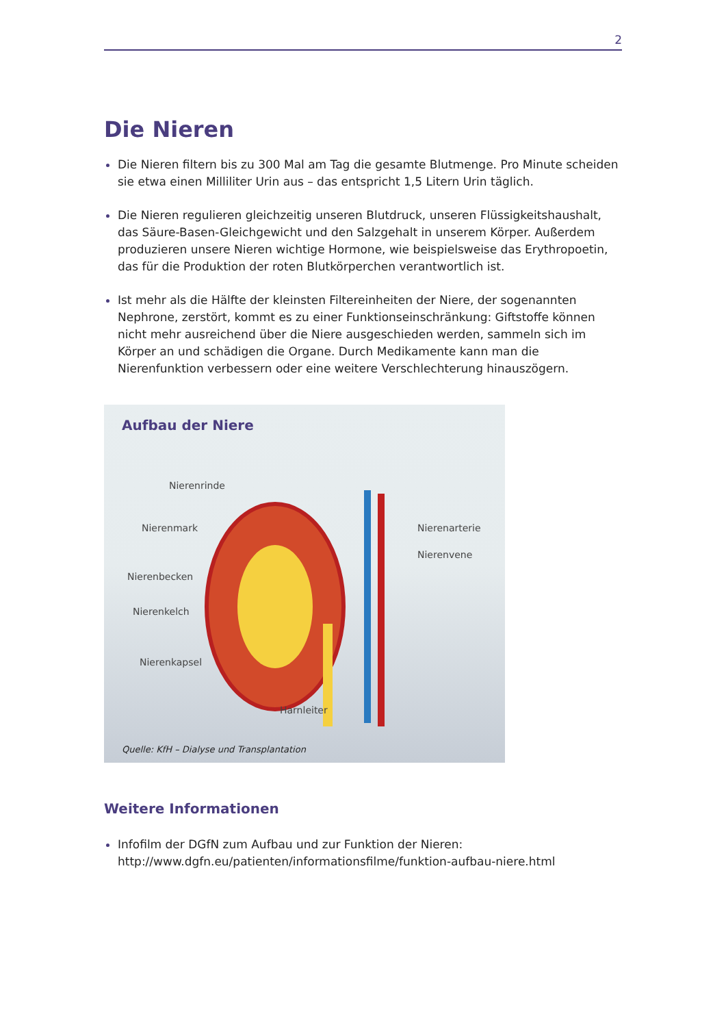2
Die Nieren
Die Nieren filtern bis zu 300 Mal am Tag die gesamte Blutmenge. Pro Minute scheiden sie etwa einen Milliliter Urin aus – das entspricht 1,5 Litern Urin täglich.
Die Nieren regulieren gleichzeitig unseren Blutdruck, unseren Flüssigkeitshaushalt, das Säure-Basen-Gleichgewicht und den Salzgehalt in unserem Körper. Außerdem produzieren unsere Nieren wichtige Hormone, wie beispielsweise das Erythropoetin, das für die Produktion der roten Blutkörperchen verantwortlich ist.
Ist mehr als die Hälfte der kleinsten Filtereinheiten der Niere, der sogenannten Nephrone, zerstört, kommt es zu einer Funktionseinschränkung: Giftstoffe können nicht mehr ausreichend über die Niere ausgeschieden werden, sammeln sich im Körper an und schädigen die Organe. Durch Medikamente kann man die Nierenfunktion verbessern oder eine weitere Verschlechterung hinauszögern.
Aufbau der Niere
Nierenrinde
Nierenmark
Nierenbecken
Nierenkelch
Nierenkapsel
Nierenarterie
Nierenvene
Harnleiter
Quelle: KfH – Dialyse und Transplantation
Weitere Informationen
Infofilm der DGfN zum Aufbau und zur Funktion der Nieren:
http://www.dgfn.eu/patienten/informationsfilme/funktion-aufbau-niere.html